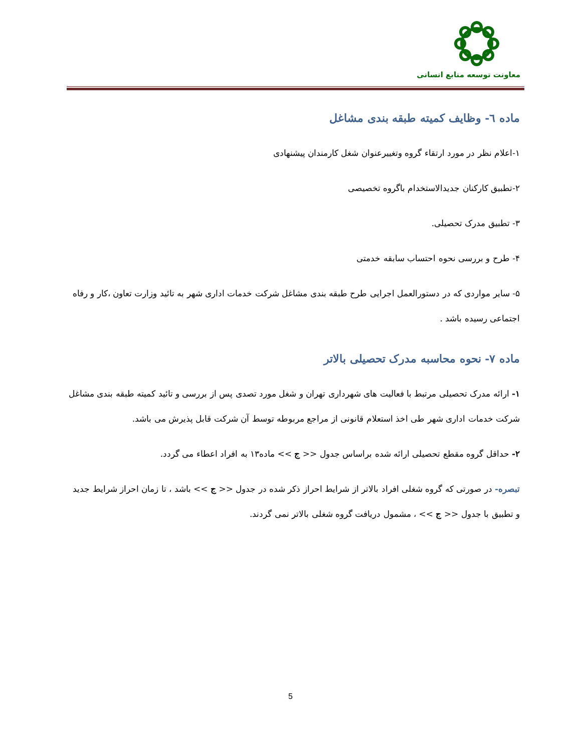معاونت توسعه منابع انسانی
ماده ٦- وظایف کمیته طبقه بندی مشاغل
۱-اعلام نظر در مورد ارتقاء گروه وتغییرعنوان شغل کارمندان پیشنهادی
۲-تطبیق کارکنان جدیدالاستخدام باگروه تخصیصی
۳- تطبیق مدرک تحصیلی.
۴- طرح و بررسی نحوه احتساب سابقه خدمتی
۵- سایر مواردی که در دستورالعمل اجرایی طرح طبقه بندی مشاغل شرکت خدمات اداری شهر به تائید وزارت تعاون ،کار و رفاه اجتماعی رسیده باشد .
ماده ۷- نحوه محاسبه مدرک تحصیلی بالاتر
۱- ارائه مدرک تحصیلی مرتبط با فعالیت های شهرداری تهران و شغل مورد تصدی پس از بررسی و تائید کمیته طبقه بندی مشاغل شرکت خدمات اداری شهر طی اخذ استعلام قانونی از مراجع مربوطه توسط آن شرکت قابل پذیرش می باشد.
۲- حداقل گروه مقطع تحصیلی ارائه شده براساس جدول << ج >> ماده۱۳ به افراد اعطاء می گردد.
تبصره- در صورتی که گروه شغلی افراد بالاتر از شرایط احراز ذکر شده در جدول << ج >> باشد ، تا زمان احراز شرایط جدید و تطبیق با جدول << ج >> ، مشمول دریافت گروه شغلی بالاتر نمی گردند.
5